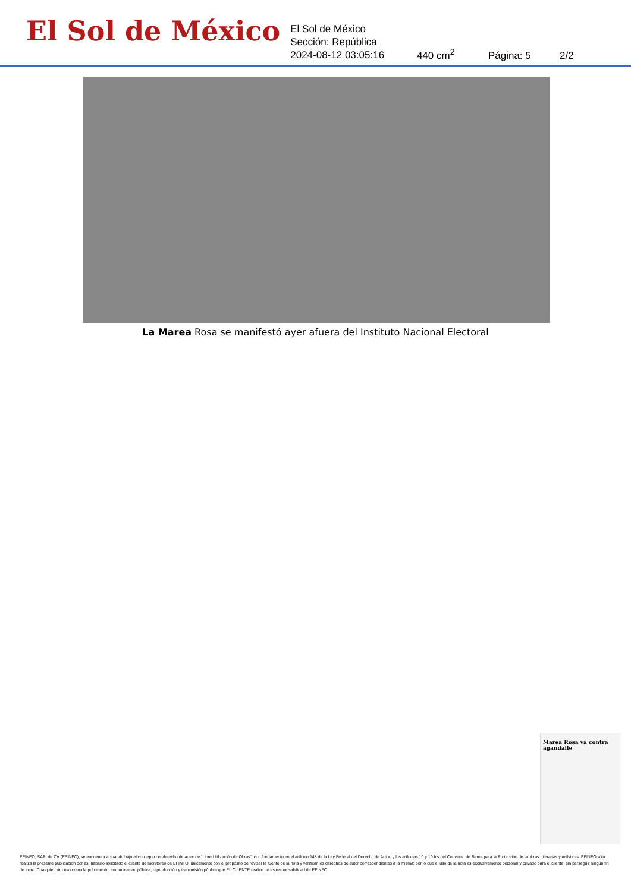El Sol de México
El Sol de México
Sección: República
2024-08-12 03:05:16
440 cm<sup>2</sup>
Página: 5
2/2
La Marea Rosa se manifestó ayer afuera del Instituto Nacional Electoral
Marea Rosa va contra agandalle
EFINFO, SAPI de CV (EFINFO), se encuentra actuando bajo el concepto del derecho de autor de “Libre Utilización de Obras”, con fundamento en el artículo 148 de la Ley Federal del Derecho de Autor, y los artículos 10 y 10 bis del Convenio de Berna para la Protección de la obras Literarias y Artísticas. EFINFO sólo realiza la presente publicación por así haberlo solicitado el cliente de monitoreo de EFINFO, únicamente con el propósito de revisar la fuente de la nota y verificar los derechos de autor correspondientes a la misma; por lo que el uso de la nota es exclusivamente personal y privado para el cliente, sin perseguir ningún fin de lucro. Cualquier otro uso como la publicación, comunicación pública, reproducción y transmisión pública que EL CLIENTE realice no es responsabilidad de EFINFO.